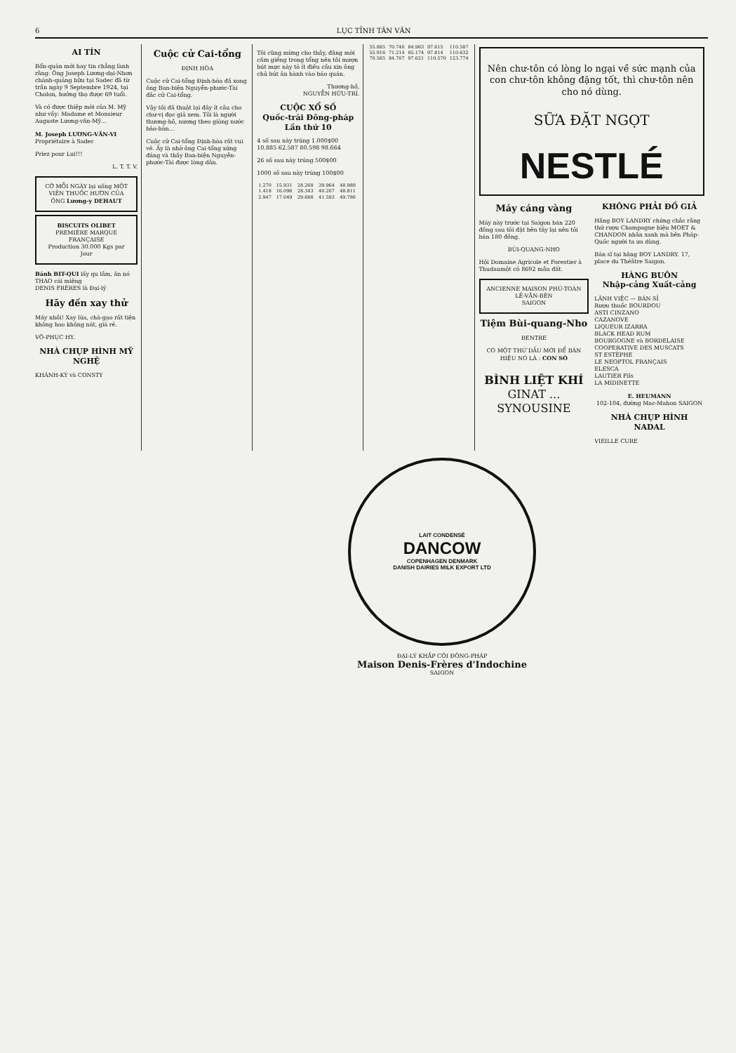6 LỤC TỈNH TÂN VĂN
AI TÍN
Bổn-quán mới hay tin chẳng lành rằng: Ông Joseph Lương-dại-Nhơn chánh-quảng hữu tại Sadec đã từ trần ngày 9 Septembre 1924, tại Cholon, hưởng thọ được 69 tuổi.
Và có được thiệp mời của M. Mỹ như vầy: Madame et Monsieur Auguste Lương-văn-Mỹ...
M. Joseph LƯƠNG-VĂN-VI
Propriétaire à Sadec
Priez pour Lui!!!
L. T. T. V.
CỠ MỖI NGÀY lại uống MỘT VIÊN THUỐC HƯỜN CỦA ÔNG Lương-y DEHAUT
BISCUITS OLIBET
PREMIÈRE MARQUE FRANÇAISE
Production 30.000 Kgs par Jour
Bánh BIT-QUI lấy qu lắm, ăn nó THAO cái miệng
DENIS FRÈRES là Đại-lý
Hãy đến xay thử
Máy nhồi! Xay lúa, chà-gạo rất tiện không hao không nát, giá rẻ.
VÕ-PHỤC HY.
NHÀ CHỤP HÌNH MỸ NGHỆ
KHÁNH-KÝ và CONSTY
Cuộc cử Cai-tổng
ĐỊNH HÒA
Cuộc cử Cai-tổng Định-hòa đã xong ông Ban-biện Nguyễn-phước-Tài đắc cử Cai-tổng.
Vậy tôi đã thuật lại đây ít câu cho chư-vị đọc giả xem. Tôi là người thương-hồ, nương theo giòng nước bảo-bản...
Cuộc cử Cai-tổng Định-hòa rất vui vẻ. Ấy là nhờ ông Cai-tổng xứng đáng và thầy Ban-biện Nguyễn-phước-Tài được lòng dân.
Tôi cũng mừng cho thầy, đăng mời cầm giềng trong tổng nên tôi mượn bút mực này tỏ ít điều cầu xin ông chủ bút ân hành vào báo quán.
Thương-hồ,
NGUYỄN HỮU-TRÍ.
CUỘC XỔ SỐ
Quốc-trái Đông-pháp
Lần thứ 10
4 số sau này trúng 1.000$00
10.885 62.587 80.598 98.664
26 số sau này trúng 500$00
1000 số sau này trúng 100$00
| 1.270 | 15.931 | 28.268 | 39.964 | 48.989 |
| 1.418 | 16.096 | 28.343 | 40.207 | 48.811 |
| 2.947 | 17.049 | 29.688 | 41.593 | 49.786 |
| 55.885 | 70.740 | 84.963 | 97.615 | 110.587 |
| 55.916 | 71.214 | 85.174 | 97.814 | 110.632 |
| 70.565 | 84.707 | 97.621 | 110.570 | 123.774 |
Nên chư-tôn có lòng lo ngại về sức mạnh của con chư-tôn không đặng tốt, thì chư-tôn nên cho nó dùng.
SỮA ĐẶT NGỌT
NESTLÉ
Máy cáng vàng
Máy này trước tại Saigon bán 220 đồng sau tôi đặt bên tây lại nên tôi bán 180 đồng.
BÙI-QUANG-NHO
Hội Domaine Agricole et Forestier à Thudaumột có 8692 mẫu đất.
ANCIENNE MAISON PHÚ-TOÀN
LÊ-VĂN-BÈN
SAIGON
Tiệm Bùi-quang-Nho
BENTRE
CÓ MỘT THỨ DẦU MỚI ĐỂ BÁN HIỆU NÓ LÀ : CON SÒ
BÌNH LIỆT KHÍ
GINAT ... SYNOUSINE
KHÔNG PHẢI ĐỒ GIẢ
Hãng BOY LANDRY chứng chắc rằng thứ rượu Champagne hiệu MOET & CHANDON nhãn xanh mà bên Pháp-Quốc người ta ưa dùng.
Bán sĩ tại hãng BOY LANDRY. 17, place du Théâtre Saigon.
HÀNG BUÔN
Nhập-cảng Xuất-cảng
LÃNH VIỆC — BÁN SỈ
Rượu thuốc BOURDOU
ASTI CINZANO
CAZANOVE
LIQUEUR IZARRA
BLACK HEAD RUM
BOURGOGNE và BORDELAISE
COOPERATIVE DES MUSCATS
ST ESTÈPHE
LE NEOPTOL FRANÇAIS
ELESCA
LAUTIER Fils
LA MIDINETTE
E. HEUMANN
102-104, đường Mac-Mahon SAIGON
NHÀ CHỤP HÌNH NADAL
VIEILLE CURE
LAIT CONDENSÉ
DANCOW
COPENHAGEN DENMARK
DANISH DAIRIES MILK EXPORT LTD
ĐẠI-LÝ KHẮP CÕI ĐÔNG-PHÁP
Maison Denis-Frères d'Indochine
SAIGON